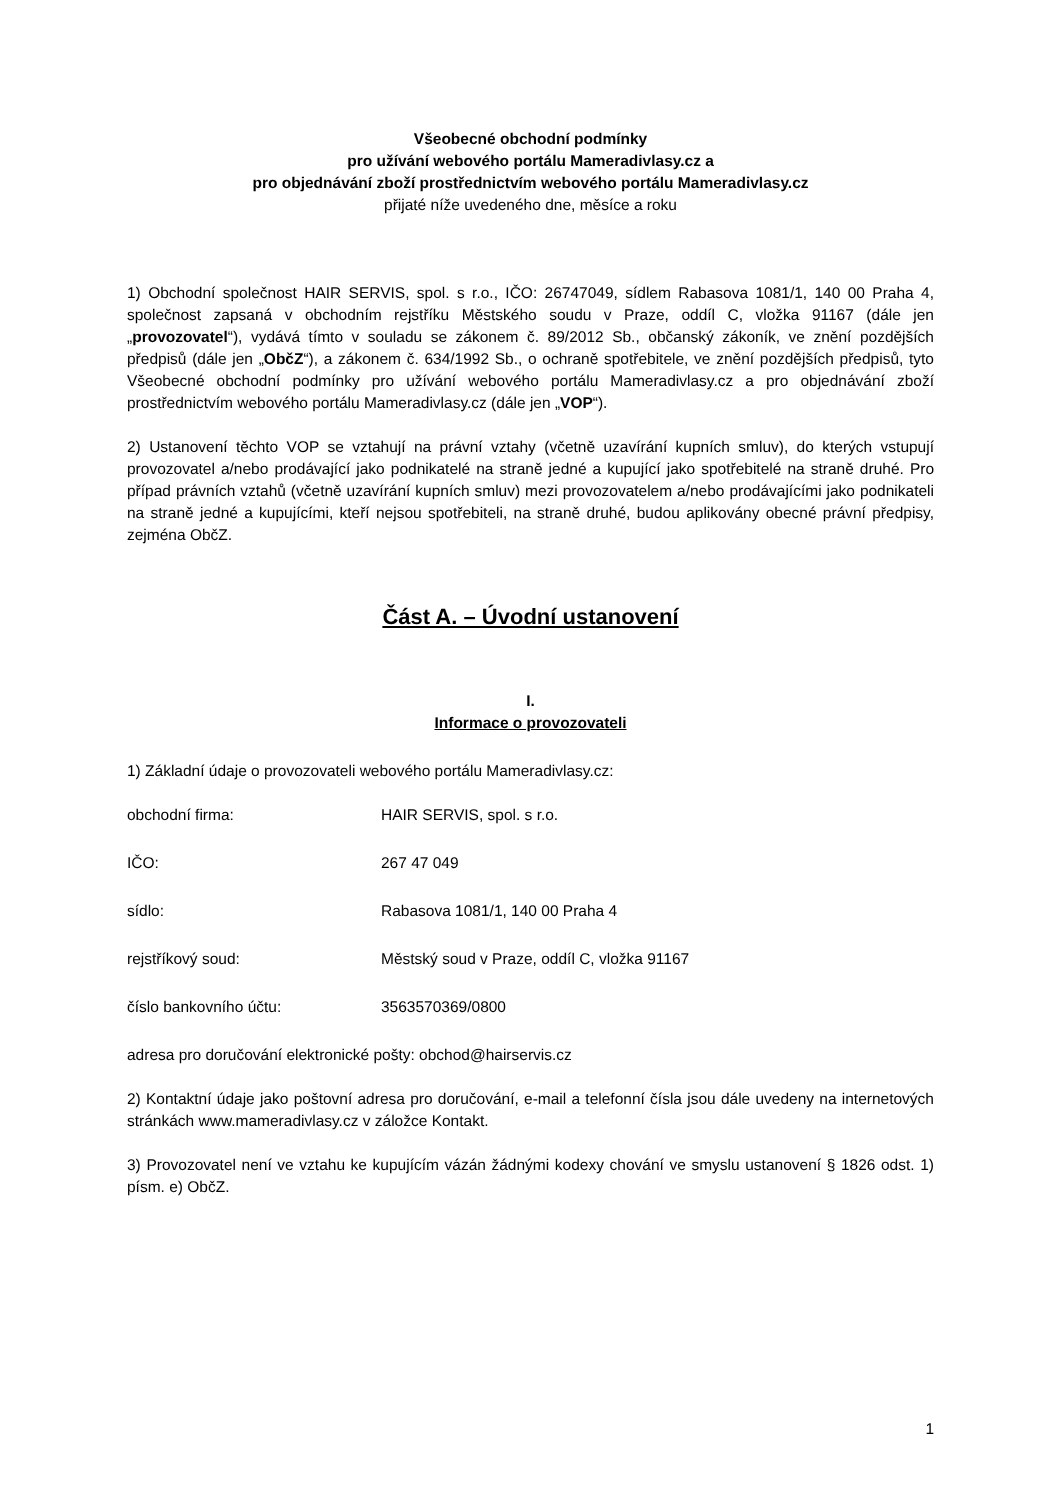Všeobecné obchodní podmínky
pro užívání webového portálu Mameradivlasy.cz a
pro objednávání zboží prostřednictvím webového portálu Mameradivlasy.cz
přijaté níže uvedeného dne, měsíce a roku
1) Obchodní společnost HAIR SERVIS, spol. s r.o., IČO: 26747049, sídlem Rabasova 1081/1, 140 00 Praha 4, společnost zapsaná v obchodním rejstříku Městského soudu v Praze, oddíl C, vložka 91167 (dále jen „provozovatel“), vydává tímto v souladu se zákonem č. 89/2012 Sb., občanský zákoník, ve znění pozdějších předpisů (dále jen „ObčZ“), a zákonem č. 634/1992 Sb., o ochraně spotřebitele, ve znění pozdějších předpisů, tyto Všeobecné obchodní podmínky pro užívání webového portálu Mameradivlasy.cz a pro objednávání zboží prostřednictvím webového portálu Mameradivlasy.cz (dále jen „VOP“).
2) Ustanovení těchto VOP se vztahují na právní vztahy (včetně uzavírání kupních smluv), do kterých vstupují provozovatel a/nebo prodávající jako podnikatelé na straně jedné a kupující jako spotřebitelé na straně druhé. Pro případ právních vztahů (včetně uzavírání kupních smluv) mezi provozovatelem a/nebo prodávajícími jako podnikateli na straně jedné a kupujícími, kteří nejsou spotřebiteli, na straně druhé, budou aplikovány obecné právní předpisy, zejména ObčZ.
Část A. – Úvodní ustanovení
I.
Informace o provozovateli
1) Základní údaje o provozovateli webového portálu Mameradivlasy.cz:
obchodní firma: HAIR SERVIS, spol. s r.o.
IČO: 267 47 049
sídlo: Rabasova 1081/1, 140 00 Praha 4
rejstříkový soud: Městský soud v Praze, oddíl C, vložka 91167
číslo bankovního účtu: 3563570369/0800
adresa pro doručování elektronické pošty: obchod@hairservis.cz
2) Kontaktní údaje jako poštovní adresa pro doručování, e-mail a telefonní čísla jsou dále uvedeny na internetových stránkách www.mameradivlasy.cz v záložce Kontakt.
3) Provozovatel není ve vztahu ke kupujícím vázán žádnými kodexy chování ve smyslu ustanovení § 1826 odst. 1) písm. e) ObčZ.
1